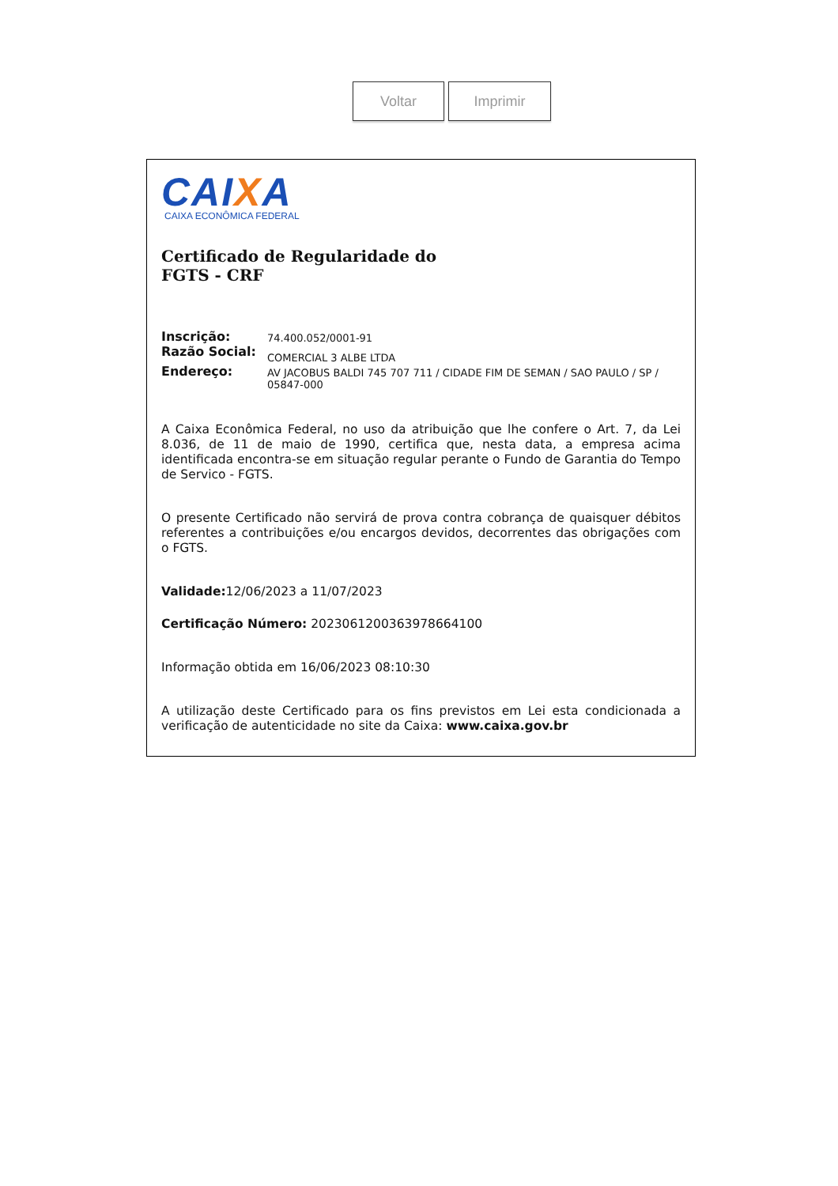Voltar Imprimir
CAIXA
CAIXA ECONÔMICA FEDERAL
Certificado de Regularidade do
FGTS - CRF
| Inscrição: | 74.400.052/0001-91 |
| Razão Social: | COMERCIAL 3 ALBE LTDA |
| Endereço: | AV JACOBUS BALDI 745 707 711 / CIDADE FIM DE SEMAN / SAO PAULO / SP / 05847-000 |
A Caixa Econômica Federal, no uso da atribuição que lhe confere o Art. 7, da Lei 8.036, de 11 de maio de 1990, certifica que, nesta data, a empresa acima identificada encontra-se em situação regular perante o Fundo de Garantia do Tempo de Servico - FGTS.
O presente Certificado não servirá de prova contra cobrança de quaisquer débitos referentes a contribuições e/ou encargos devidos, decorrentes das obrigações com o FGTS.
Validade: 12/06/2023 a 11/07/2023
Certificação Número: 2023061200363978664100
Informação obtida em 16/06/2023 08:10:30
A utilização deste Certificado para os fins previstos em Lei esta condicionada a verificação de autenticidade no site da Caixa: www.caixa.gov.br